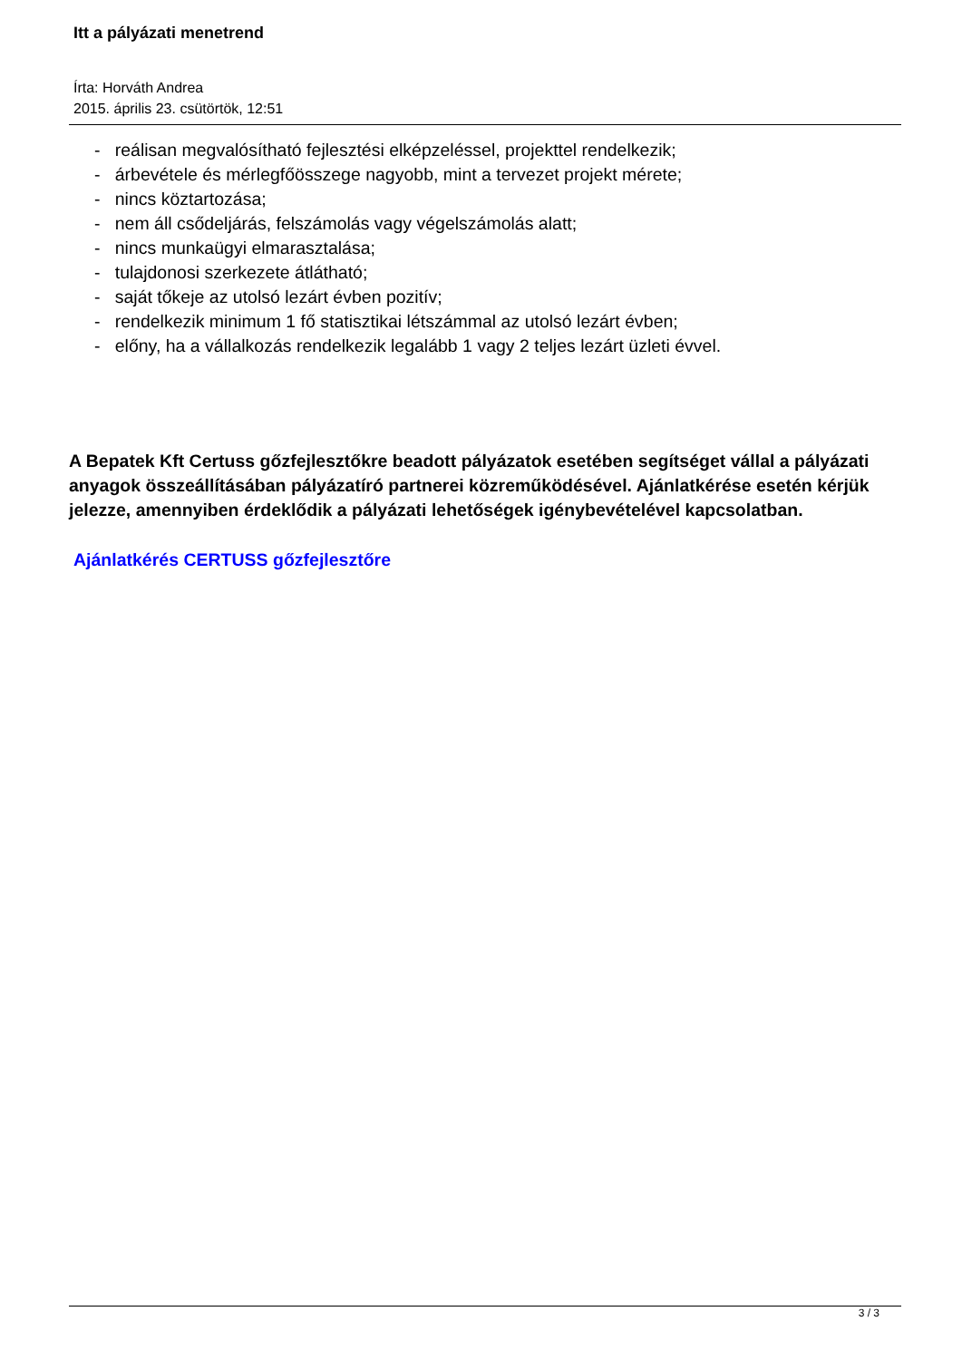Itt a pályázati menetrend
Írta: Horváth Andrea
2015. április 23. csütörtök, 12:51
- reálisan megvalósítható fejlesztési elképzeléssel, projekttel rendelkezik;
- árbevétele és mérlegfőösszege nagyobb, mint a tervezet projekt mérete;
- nincs köztartozása;
- nem áll csődeljárás, felszámolás vagy végelszámolás alatt;
- nincs munkaügyi elmarasztalása;
- tulajdonosi szerkezete átlátható;
- saját tőkeje az utolsó lezárt évben pozitív;
- rendelkezik minimum 1 fő statisztikai létszámmal az utolsó lezárt évben;
- előny, ha a vállalkozás rendelkezik legalább 1 vagy 2 teljes lezárt üzleti évvel.
A Bepatek Kft Certuss gőzfejlesztőkre beadott pályázatok esetében segítséget vállal a pályázati anyagok összeállításában pályázatíró partnerei közreműködésével. Ajánlatkérése esetén kérjük jelezze, amennyiben érdeklődik a pályázati lehetőségek igénybevételével kapcsolatban.
Ajánlatkérés CERTUSS gőzfejlesztőre
3 / 3